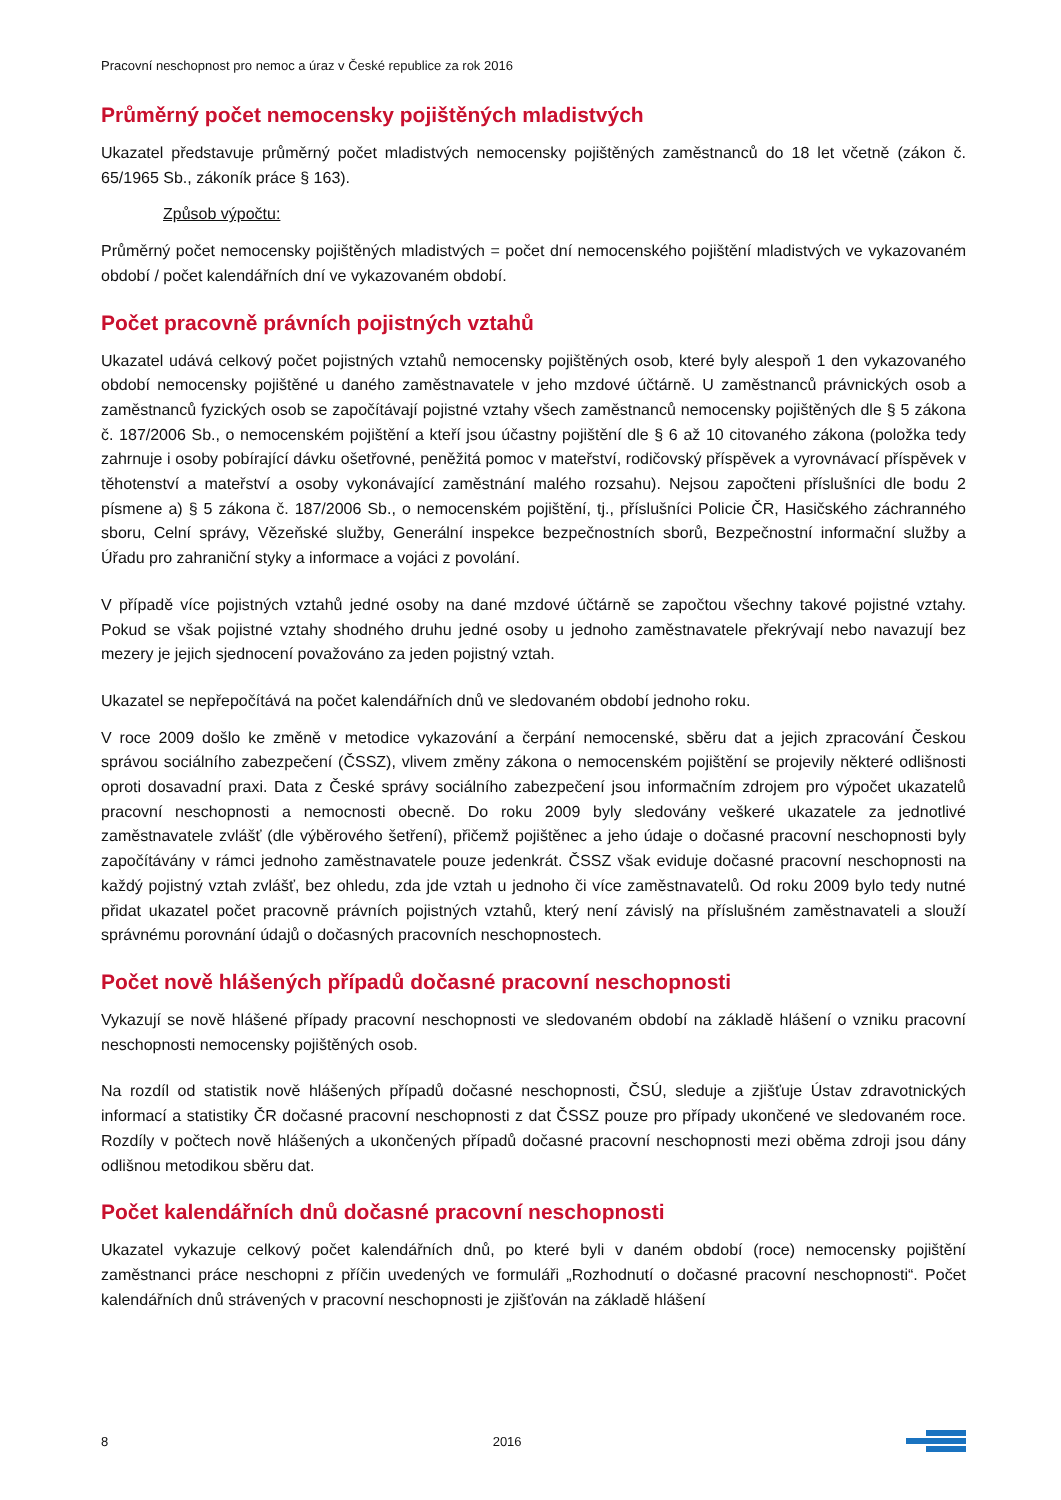Pracovní neschopnost pro nemoc a úraz v České republice za rok 2016
Průměrný počet nemocensky pojištěných mladistvých
Ukazatel představuje průměrný počet mladistvých nemocensky pojištěných zaměstnanců do 18 let včetně (zákon č. 65/1965 Sb., zákoník práce § 163).
Způsob výpočtu:
Průměrný počet nemocensky pojištěných mladistvých = počet dní nemocenského pojištění mladistvých ve vykazovaném období / počet kalendářních dní ve vykazovaném období.
Počet pracovně právních pojistných vztahů
Ukazatel udává celkový počet pojistných vztahů nemocensky pojištěných osob, které byly alespoň 1 den vykazovaného období nemocensky pojištěné u daného zaměstnavatele v jeho mzdové účtárně. U zaměstnanců právnických osob a zaměstnanců fyzických osob se započítávají pojistné vztahy všech zaměstnanců nemocensky pojištěných dle § 5 zákona č. 187/2006 Sb., o nemocenském pojištění a kteří jsou účastny pojištění dle § 6 až 10 citovaného zákona (položka tedy zahrnuje i osoby pobírající dávku ošetřovné, peněžitá pomoc v mateřství, rodičovský příspěvek a vyrovnávací příspěvek v těhotenství a mateřství a osoby vykonávající zaměstnání malého rozsahu). Nejsou započteni příslušníci dle bodu 2 písmene a) § 5 zákona č. 187/2006 Sb., o nemocenském pojištění, tj., příslušníci Policie ČR, Hasičského záchranného sboru, Celní správy, Vězeňské služby, Generální inspekce bezpečnostních sborů, Bezpečnostní informační služby a Úřadu pro zahraniční styky a informace a vojáci z povolání.
V případě více pojistných vztahů jedné osoby na dané mzdové účtárně se započtou všechny takové pojistné vztahy. Pokud se však pojistné vztahy shodného druhu jedné osoby u jednoho zaměstnavatele překrývají nebo navazují bez mezery je jejich sjednocení považováno za jeden pojistný vztah.
Ukazatel se nepřepočítává na počet kalendářních dnů ve sledovaném období jednoho roku.
V roce 2009 došlo ke změně v metodice vykazování a čerpání nemocenské, sběru dat a jejich zpracování Českou správou sociálního zabezpečení (ČSSZ), vlivem změny zákona o nemocenském pojištění se projevily některé odlišnosti oproti dosavadní praxi. Data z České správy sociálního zabezpečení jsou informačním zdrojem pro výpočet ukazatelů pracovní neschopnosti a nemocnosti obecně. Do roku 2009 byly sledovány veškeré ukazatele za jednotlivé zaměstnavatele zvlášť (dle výběrového šetření), přičemž pojištěnec a jeho údaje o dočasné pracovní neschopnosti byly započítávány v rámci jednoho zaměstnavatele pouze jedenkrát. ČSSZ však eviduje dočasné pracovní neschopnosti na každý pojistný vztah zvlášť, bez ohledu, zda jde vztah u jednoho či více zaměstnavatelů. Od roku 2009 bylo tedy nutné přidat ukazatel počet pracovně právních pojistných vztahů, který není závislý na příslušném zaměstnavateli a slouží správnému porovnání údajů o dočasných pracovních neschopnostech.
Počet nově hlášených případů dočasné pracovní neschopnosti
Vykazují se nově hlášené případy pracovní neschopnosti ve sledovaném období na základě hlášení o vzniku pracovní neschopnosti nemocensky pojištěných osob.
Na rozdíl od statistik nově hlášených případů dočasné neschopnosti, ČSÚ, sleduje a zjišťuje Ústav zdravotnických informací a statistiky ČR dočasné pracovní neschopnosti z dat ČSSZ pouze pro případy ukončené ve sledovaném roce. Rozdíly v počtech nově hlášených a ukončených případů dočasné pracovní neschopnosti mezi oběma zdroji jsou dány odlišnou metodikou sběru dat.
Počet kalendářních dnů dočasné pracovní neschopnosti
Ukazatel vykazuje celkový počet kalendářních dnů, po které byli v daném období (roce) nemocensky pojištění zaměstnanci práce neschopni z příčin uvedených ve formuláři „Rozhodnutí o dočasné pracovní neschopnosti“. Počet kalendářních dnů strávených v pracovní neschopnosti je zjišťován na základě hlášení
8 2016